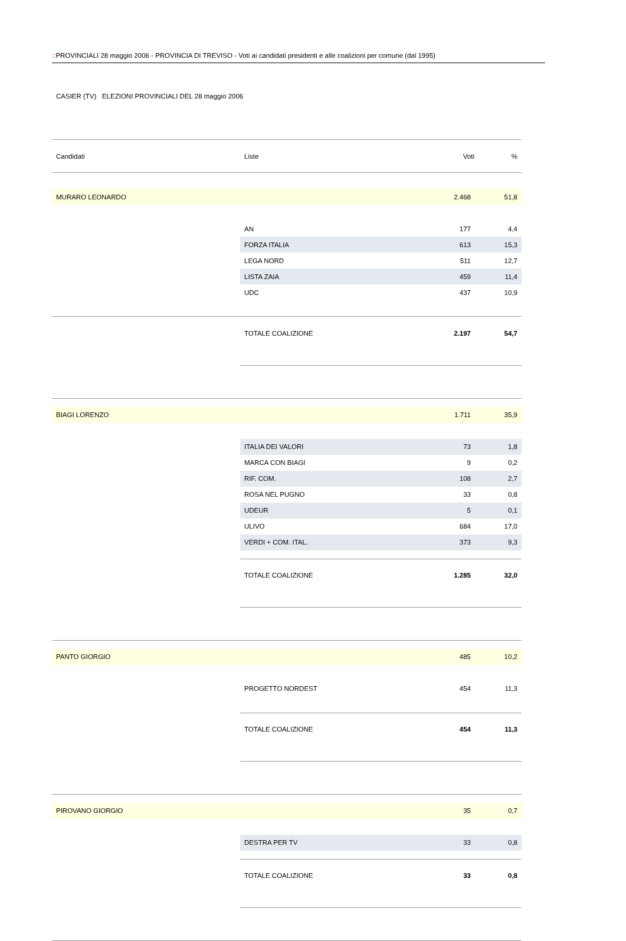:: PROVINCIALI 28 maggio 2006 - PROVINCIA DI TREVISO - Voti ai candidati presidenti e alle coalizioni per comune (dal 1995)
CASIER (TV) ELEZIONI PROVINCIALI DEL 28 maggio 2006
| Candidati | Liste | Voti | % |
| --- | --- | --- | --- |
| MURARO LEONARDO | | 2.468 | 51,8 |
| | AN | 177 | 4,4 |
| | FORZA ITALIA | 613 | 15,3 |
| | LEGA NORD | 511 | 12,7 |
| | LISTA ZAIA | 459 | 11,4 |
| | UDC | 437 | 10,9 |
| | TOTALE COALIZIONE | 2.197 | 54,7 |
| BIAGI LORENZO | | 1.711 | 35,9 |
| | ITALIA DEI VALORI | 73 | 1,8 |
| | MARCA CON BIAGI | 9 | 0,2 |
| | RIF. COM. | 108 | 2,7 |
| | ROSA NEL PUGNO | 33 | 0,8 |
| | UDEUR | 5 | 0,1 |
| | ULIVO | 684 | 17,0 |
| | VERDI + COM. ITAL. | 373 | 9,3 |
| | TOTALE COALIZIONE | 1.285 | 32,0 |
| PANTO GIORGIO | | 485 | 10,2 |
| | PROGETTO NORDEST | 454 | 11,3 |
| | TOTALE COALIZIONE | 454 | 11,3 |
| PIROVANO GIORGIO | | 35 | 0,7 |
| | DESTRA PER TV | 33 | 0,8 |
| | TOTALE COALIZIONE | 33 | 0,8 |